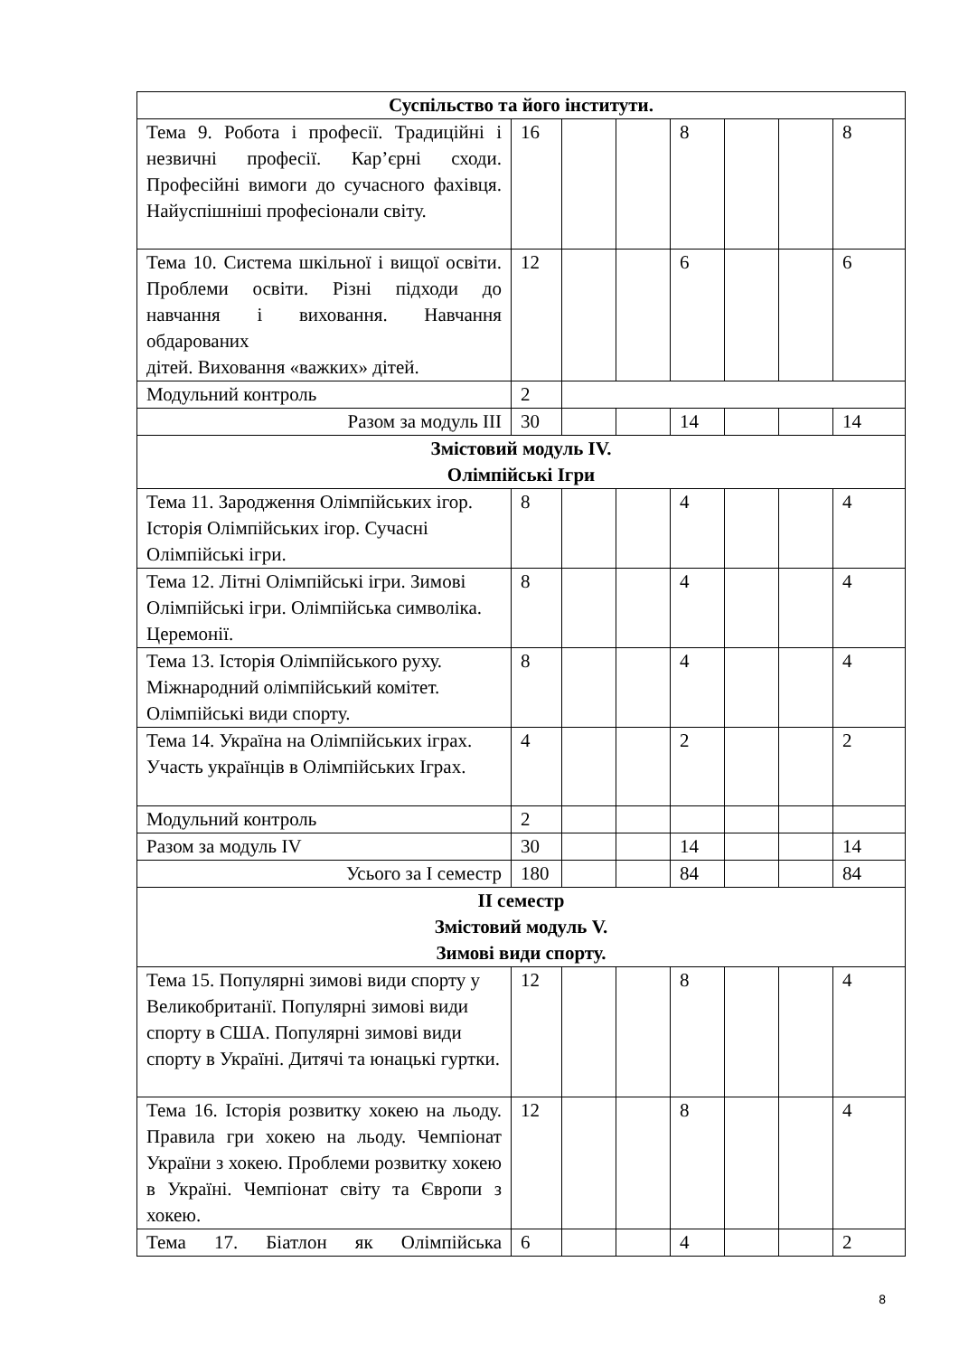| Суспільство та його інститути. | | | | | | | |
| Тема 9. Робота і професії. Традиційні і незвичні професії. Кар’єрні сходи. Професійні вимоги до сучасного фахівця. Найуспішніші професіонали світу. | 16 | | | 8 | | | 8 |
| Тема 10. Система шкільної і вищої освіти. Проблеми освіти. Різні підходи до навчання і виховання. Навчання обдарованих дітей. Виховання «важких» дітей. | 12 | | | 6 | | | 6 |
| Модульний контроль | 2 | | | | | | |
| Разом за модуль ІІІ | 30 | | | 14 | | | 14 |
| Змістовий модуль ІV. Олімпійські Ігри | | | | | | | |
| Тема 11. Зародження Олімпійських ігор. Історія Олімпійських ігор. Сучасні Олімпійські ігри. | 8 | | | 4 | | | 4 |
| Тема 12. Літні Олімпійські ігри. Зимові Олімпійські ігри. Олімпійська символіка. Церемонії. | 8 | | | 4 | | | 4 |
| Тема 13. Історія Олімпійського руху. Міжнародний олімпійський комітет. Олімпійські види спорту. | 8 | | | 4 | | | 4 |
| Тема 14. Україна на Олімпійських іграх. Участь українців в Олімпійських Іграх. | 4 | | | 2 | | | 2 |
| Модульний контроль | 2 | | | | | | |
| Разом за модуль ІV | 30 | | | 14 | | | 14 |
| Усього за І семестр | 180 | | | 84 | | | 84 |
| ІІ семестр Змістовий модуль V. Зимові види спорту. | | | | | | | |
| Тема 15. Популярні зимові види спорту у Великобританії. Популярні зимові види спорту в США. Популярні зимові види спорту в Україні. Дитячі та юнацькі гуртки. | 12 | | | 8 | | | 4 |
| Тема 16. Історія розвитку хокею на льоду. Правила гри хокею на льоду. Чемпіонат України з хокею. Проблеми розвитку хокею в Україні. Чемпіонат світу та Європи з хокею. | 12 | | | 8 | | | 4 |
| Тема 17. Біатлон як Олімпійська | 6 | | | 4 | | | 2 |
8